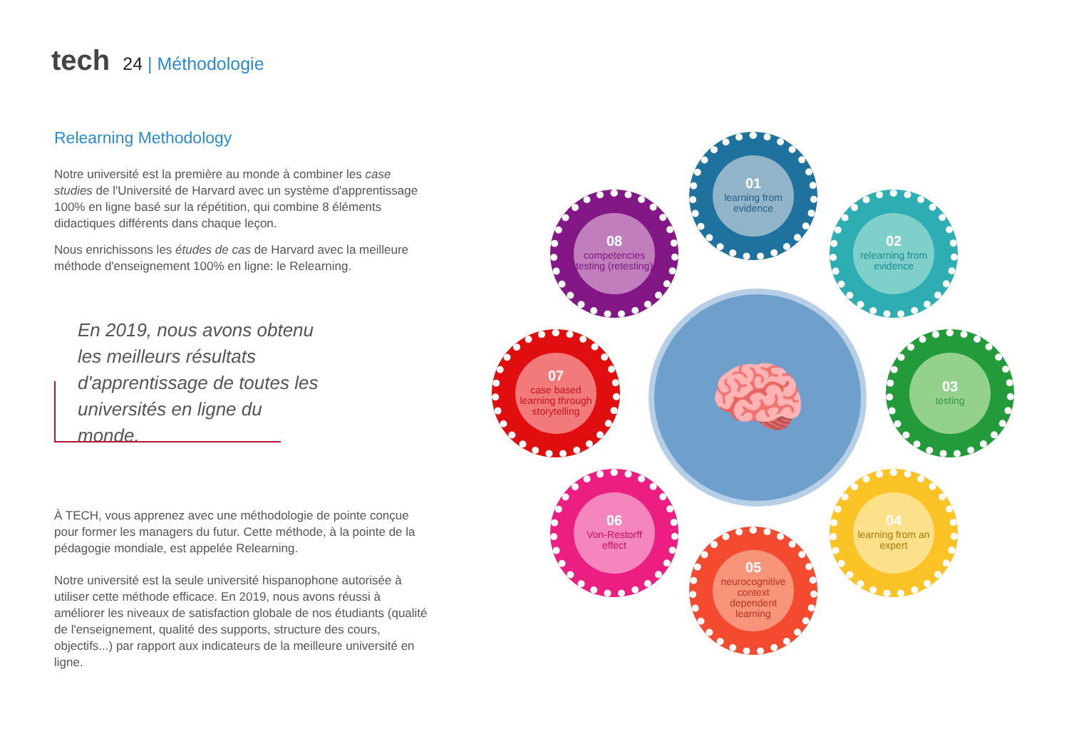tech
24 | Méthodologie
Relearning Methodology
Notre université est la première au monde à combiner les case studies de l'Université de Harvard avec un système d'apprentissage 100% en ligne basé sur la répétition, qui combine 8 éléments didactiques différents dans chaque leçon.
Nous enrichissons les études de cas de Harvard avec la meilleure méthode d'enseignement 100% en ligne: le Relearning.
En 2019, nous avons obtenu les meilleurs résultats d'apprentissage de toutes les universités en ligne du monde.
À TECH, vous apprenez avec une méthodologie de pointe conçue pour former les managers du futur. Cette méthode, à la pointe de la pédagogie mondiale, est appelée Relearning.
Notre université est la seule université hispanophone autorisée à utiliser cette méthode efficace. En 2019, nous avons réussi à améliorer les niveaux de satisfaction globale de nos étudiants (qualité de l'enseignement, qualité des supports, structure des cours, objectifs...) par rapport aux indicateurs de la meilleure université en ligne.
🧠
01
learning from evidence
02
relearning from evidence
03
testing
04
learning from an expert
05
neurocognitive context dependent learning
06
Von-Restorff effect
07
case based learning through storytelling
08
competencies testing (retesting)